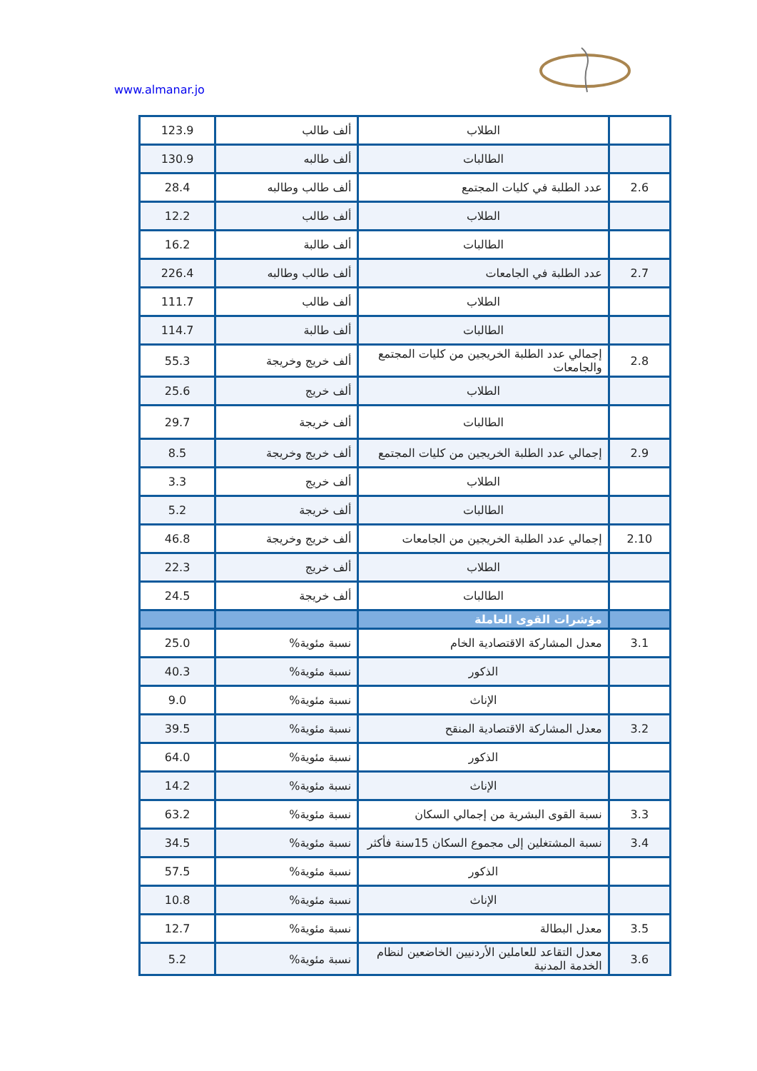www.almanar.jo
| | الطلاب | ألف طالب | 123.9 |
| | الطالبات | ألف طالبه | 130.9 |
| 2.6 | عدد الطلبة في كليات المجتمع | ألف طالب وطالبه | 28.4 |
| | الطلاب | ألف طالب | 12.2 |
| | الطالبات | ألف طالبة | 16.2 |
| 2.7 | عدد الطلبة في الجامعات | ألف طالب وطالبه | 226.4 |
| | الطلاب | ألف طالب | 111.7 |
| | الطالبات | ألف طالبة | 114.7 |
| 2.8 | إجمالي عدد الطلبة الخريجين من كليات المجتمع والجامعات | ألف خريج وخريجة | 55.3 |
| | الطلاب | ألف خريج | 25.6 |
| | الطالبات | ألف خريجة | 29.7 |
| 2.9 | إجمالي عدد الطلبة الخريجين من كليات المجتمع | ألف خريج وخريجة | 8.5 |
| | الطلاب | ألف خريج | 3.3 |
| | الطالبات | ألف خريجة | 5.2 |
| 2.10 | إجمالي عدد الطلبة الخريجين من الجامعات | ألف خريج وخريجة | 46.8 |
| | الطلاب | ألف خريج | 22.3 |
| | الطالبات | ألف خريجة | 24.5 |
| | مؤشرات القوى العاملة | | |
| 3.1 | معدل المشاركة الاقتصادية الخام | نسبة مئوية% | 25.0 |
| | الذكور | نسبة مئوية% | 40.3 |
| | الإناث | نسبة مئوية% | 9.0 |
| 3.2 | معدل المشاركة الاقتصادية المنقح | نسبة مئوية% | 39.5 |
| | الذكور | نسبة مئوية% | 64.0 |
| | الإناث | نسبة مئوية% | 14.2 |
| 3.3 | نسبة القوى البشرية من إجمالي السكان | نسبة مئوية% | 63.2 |
| 3.4 | نسبة المشتغلين إلى مجموع السكان 15سنة فأكثر | نسبة مئوية% | 34.5 |
| | الذكور | نسبة مئوية% | 57.5 |
| | الإناث | نسبة مئوية% | 10.8 |
| 3.5 | معدل البطالة | نسبة مئوية% | 12.7 |
| 3.6 | معدل التقاعد للعاملين الأردنيين الخاضعين لنظام الخدمة المدنية | نسبة مئوية% | 5.2 |